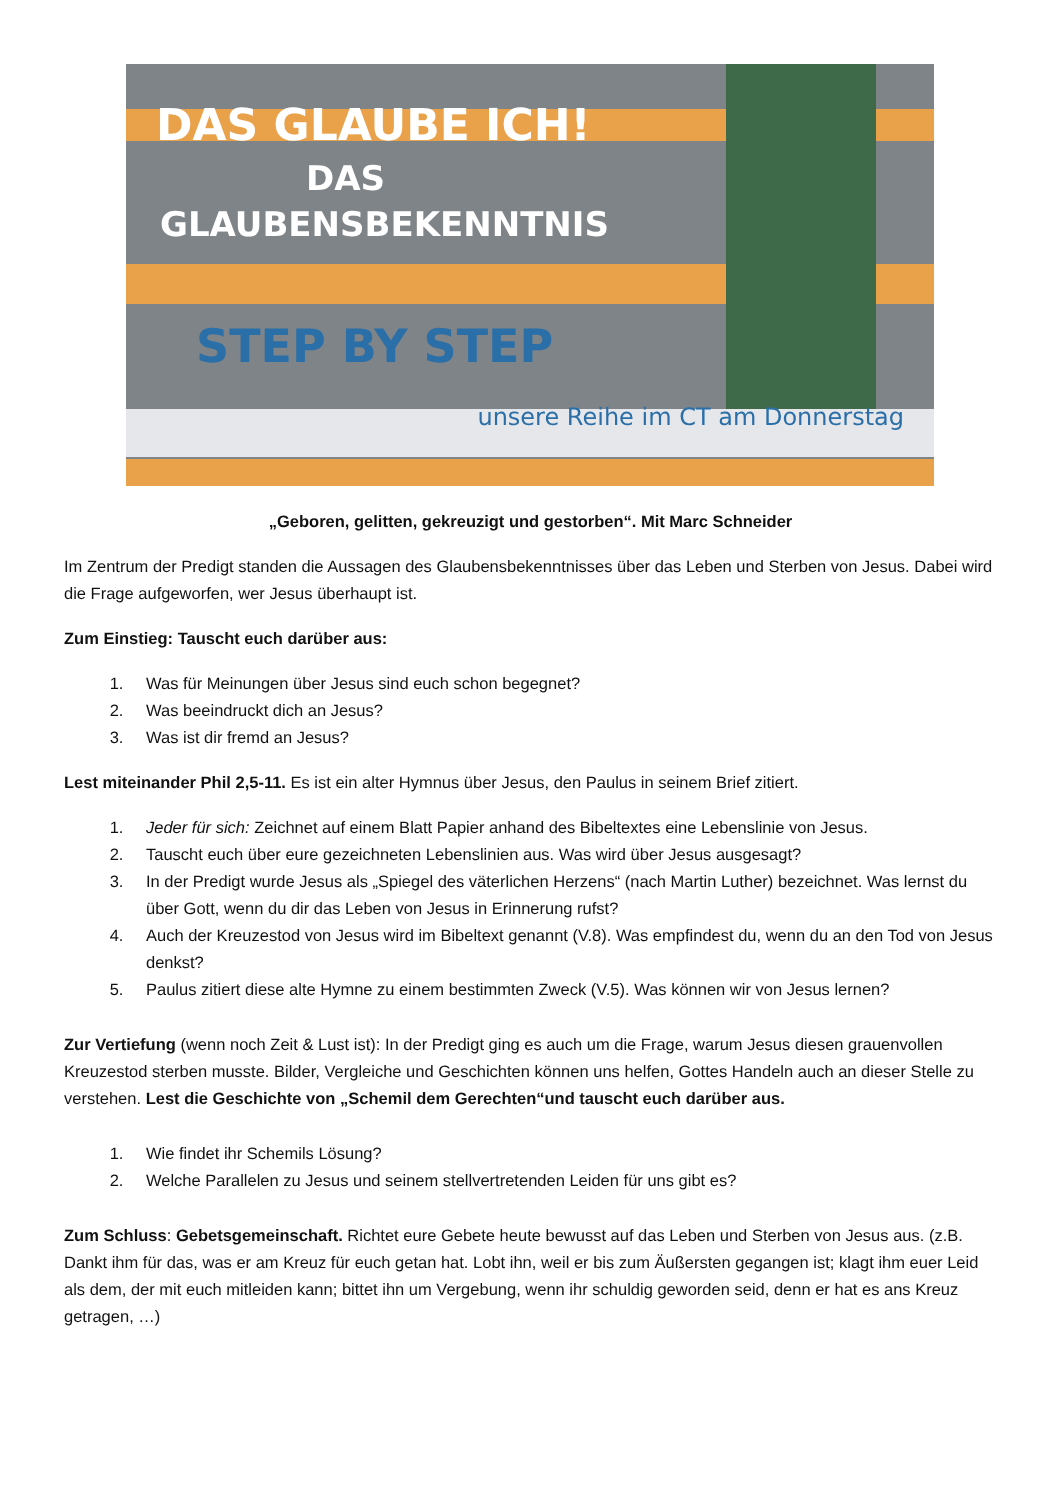DAS GLAUBE ICH!
DAS
GLAUBENSBEKENNTNIS
STEP BY STEP
unsere Reihe im CT am Donnerstag
„Geboren, gelitten, gekreuzigt und gestorben“. Mit Marc Schneider
Im Zentrum der Predigt standen die Aussagen des Glaubensbekenntnisses über das Leben und Sterben von Jesus. Dabei wird die Frage aufgeworfen, wer Jesus überhaupt ist.
Zum Einstieg: Tauscht euch darüber aus:
1. Was für Meinungen über Jesus sind euch schon begegnet?
2. Was beeindruckt dich an Jesus?
3. Was ist dir fremd an Jesus?
Lest miteinander Phil 2,5-11. Es ist ein alter Hymnus über Jesus, den Paulus in seinem Brief zitiert.
1. Jeder für sich: Zeichnet auf einem Blatt Papier anhand des Bibeltextes eine Lebenslinie von Jesus.
2. Tauscht euch über eure gezeichneten Lebenslinien aus. Was wird über Jesus ausgesagt?
3. In der Predigt wurde Jesus als „Spiegel des väterlichen Herzens“ (nach Martin Luther) bezeichnet. Was lernst du über Gott, wenn du dir das Leben von Jesus in Erinnerung rufst?
4. Auch der Kreuzestod von Jesus wird im Bibeltext genannt (V.8). Was empfindest du, wenn du an den Tod von Jesus denkst?
5. Paulus zitiert diese alte Hymne zu einem bestimmten Zweck (V.5). Was können wir von Jesus lernen?
Zur Vertiefung (wenn noch Zeit & Lust ist): In der Predigt ging es auch um die Frage, warum Jesus diesen grauenvollen Kreuzestod sterben musste. Bilder, Vergleiche und Geschichten können uns helfen, Gottes Handeln auch an dieser Stelle zu verstehen. Lest die Geschichte von „Schemil dem Gerechten“und tauscht euch darüber aus.
1. Wie findet ihr Schemils Lösung?
2. Welche Parallelen zu Jesus und seinem stellvertretenden Leiden für uns gibt es?
Zum Schluss: Gebetsgemeinschaft. Richtet eure Gebete heute bewusst auf das Leben und Sterben von Jesus aus. (z.B. Dankt ihm für das, was er am Kreuz für euch getan hat. Lobt ihn, weil er bis zum Äußersten gegangen ist; klagt ihm euer Leid als dem, der mit euch mitleiden kann; bittet ihn um Vergebung, wenn ihr schuldig geworden seid, denn er hat es ans Kreuz getragen, …)